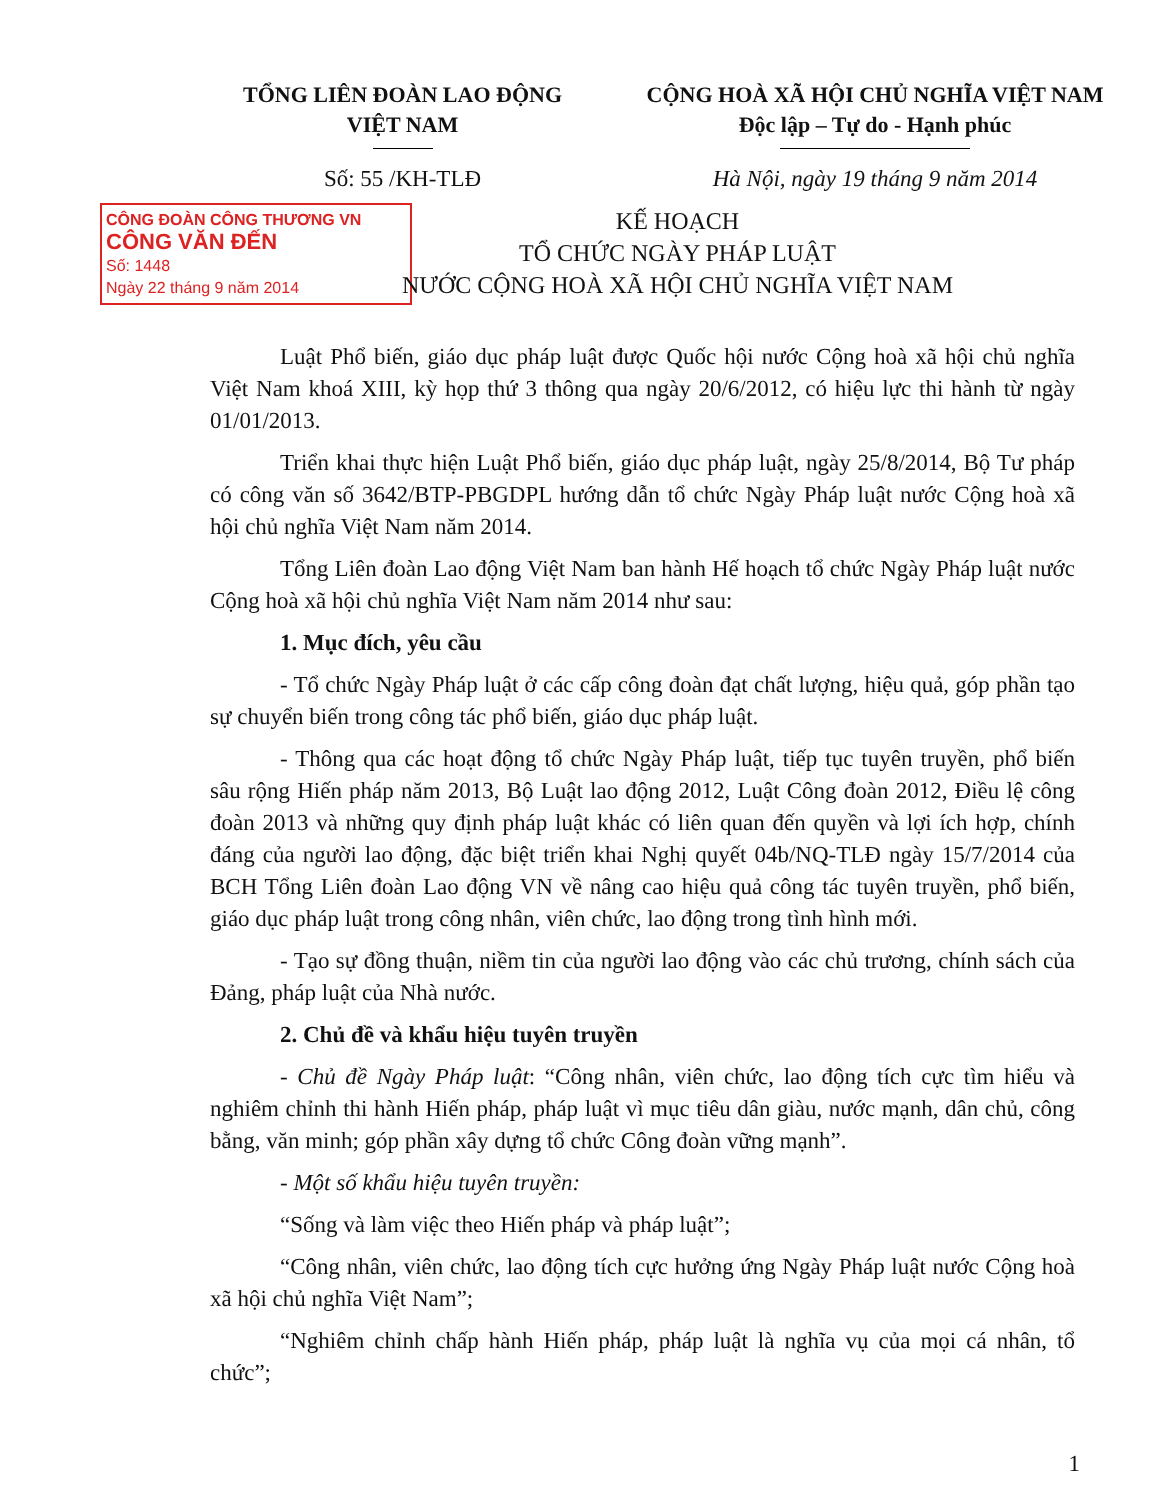TỔNG LIÊN ĐOÀN LAO ĐỘNG
VIỆT NAM
CỘNG HOÀ XÃ HỘI CHỦ NGHĨA VIỆT NAM
Độc lập – Tự do - Hạnh phúc
Số: 55 /KH-TLĐ Hà Nội, ngày 19 tháng 9 năm 2014
CÔNG ĐOÀN CÔNG THƯƠNG VN
CÔNG VĂN ĐẾN
Số: 1448
Ngày 22 tháng 9 năm 2014
KẾ HOẠCH
TỔ CHỨC NGÀY PHÁP LUẬT
NƯỚC CỘNG HOÀ XÃ HỘI CHỦ NGHĨA VIỆT NAM
Luật Phổ biến, giáo dục pháp luật được Quốc hội nước Cộng hoà xã hội chủ nghĩa Việt Nam khoá XIII, kỳ họp thứ 3 thông qua ngày 20/6/2012, có hiệu lực thi hành từ ngày 01/01/2013.
Triển khai thực hiện Luật Phổ biến, giáo dục pháp luật, ngày 25/8/2014, Bộ Tư pháp có công văn số 3642/BTP-PBGDPL hướng dẫn tổ chức Ngày Pháp luật nước Cộng hoà xã hội chủ nghĩa Việt Nam năm 2014.
Tổng Liên đoàn Lao động Việt Nam ban hành Hế hoạch tổ chức Ngày Pháp luật nước Cộng hoà xã hội chủ nghĩa Việt Nam năm 2014 như sau:
1. Mục đích, yêu cầu
- Tổ chức Ngày Pháp luật ở các cấp công đoàn đạt chất lượng, hiệu quả, góp phần tạo sự chuyển biến trong công tác phổ biến, giáo dục pháp luật.
- Thông qua các hoạt động tổ chức Ngày Pháp luật, tiếp tục tuyên truyền, phổ biến sâu rộng Hiến pháp năm 2013, Bộ Luật lao động 2012, Luật Công đoàn 2012, Điều lệ công đoàn 2013 và những quy định pháp luật khác có liên quan đến quyền và lợi ích hợp, chính đáng của người lao động, đặc biệt triển khai Nghị quyết 04b/NQ-TLĐ ngày 15/7/2014 của BCH Tổng Liên đoàn Lao động VN về nâng cao hiệu quả công tác tuyên truyền, phổ biến, giáo dục pháp luật trong công nhân, viên chức, lao động trong tình hình mới.
- Tạo sự đồng thuận, niềm tin của người lao động vào các chủ trương, chính sách của Đảng, pháp luật của Nhà nước.
2. Chủ đề và khẩu hiệu tuyên truyền
- Chủ đề Ngày Pháp luật: “Công nhân, viên chức, lao động tích cực tìm hiểu và nghiêm chỉnh thi hành Hiến pháp, pháp luật vì mục tiêu dân giàu, nước mạnh, dân chủ, công bằng, văn minh; góp phần xây dựng tổ chức Công đoàn vững mạnh”.
- Một số khẩu hiệu tuyên truyền:
“Sống và làm việc theo Hiến pháp và pháp luật”;
“Công nhân, viên chức, lao động tích cực hưởng ứng Ngày Pháp luật nước Cộng hoà xã hội chủ nghĩa Việt Nam”;
“Nghiêm chỉnh chấp hành Hiến pháp, pháp luật là nghĩa vụ của mọi cá nhân, tổ chức”;
1